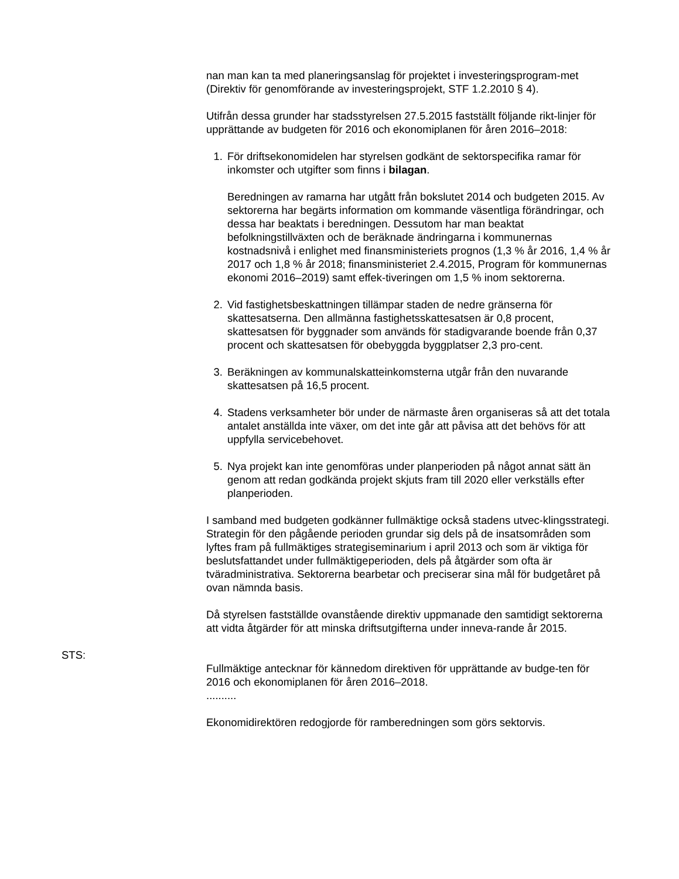nan man kan ta med planeringsanslag för projektet i investeringsprogram-met (Direktiv för genomförande av investeringsprojekt, STF 1.2.2010 § 4).
Utifrån dessa grunder har stadsstyrelsen 27.5.2015 fastställt följande rikt-linjer för upprättande av budgeten för 2016 och ekonomiplanen för åren 2016–2018:
1. För driftsekonomidelen har styrelsen godkänt de sektorspecifika ramar för inkomster och utgifter som finns i bilagan.
Beredningen av ramarna har utgått från bokslutet 2014 och budgeten 2015. Av sektorerna har begärts information om kommande väsentliga förändringar, och dessa har beaktats i beredningen. Dessutom har man beaktat befolkningstillväxten och de beräknade ändringarna i kommunernas kostnadsnivå i enlighet med finansministeriets prognos (1,3 % år 2016, 1,4 % år 2017 och 1,8 % år 2018; finansministeriet 2.4.2015, Program för kommunernas ekonomi 2016–2019) samt effek-tiveringen om 1,5 % inom sektorerna.
2. Vid fastighetsbeskattningen tillämpar staden de nedre gränserna för skattesatserna. Den allmänna fastighetsskattesatsen är 0,8 procent, skattesatsen för byggnader som används för stadigvarande boende från 0,37 procent och skattesatsen för obebyggda byggplatser 2,3 pro-cent.
3. Beräkningen av kommunalskatteinkomsterna utgår från den nuvarande skattesatsen på 16,5 procent.
4. Stadens verksamheter bör under de närmaste åren organiseras så att det totala antalet anställda inte växer, om det inte går att påvisa att det behövs för att uppfylla servicebehovet.
5. Nya projekt kan inte genomföras under planperioden på något annat sätt än genom att redan godkända projekt skjuts fram till 2020 eller verkställs efter planperioden.
I samband med budgeten godkänner fullmäktige också stadens utvec-klingsstrategi. Strategin för den pågående perioden grundar sig dels på de insatsområden som lyftes fram på fullmäktiges strategiseminarium i april 2013 och som är viktiga för beslutsfattandet under fullmäktigeperioden, dels på åtgärder som ofta är tväradministrativa. Sektorerna bearbetar och preciserar sina mål för budgetåret på ovan nämnda basis.
Då styrelsen fastställde ovanstående direktiv uppmanade den samtidigt sektorerna att vidta åtgärder för att minska driftsutgifterna under inneva-rande år 2015.
STS:
Fullmäktige antecknar för kännedom direktiven för upprättande av budge-ten för 2016 och ekonomiplanen för åren 2016–2018.
..........
Ekonomidirektören redogjorde för ramberedningen som görs sektorvis.